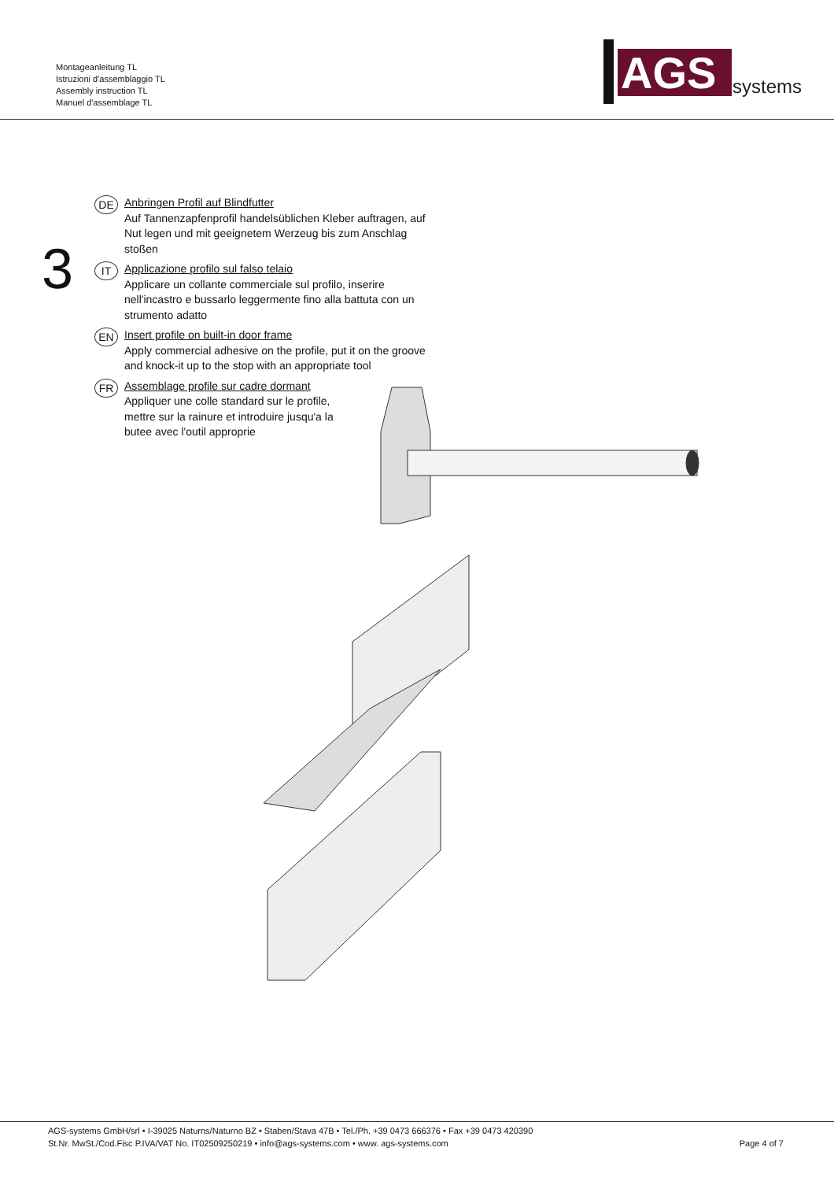Montageanleitung TL
Istruzioni d'assemblaggio TL
Assembly instruction TL
Manuel d'assemblage TL
AGS
systems
3
DE
Anbringen Profil auf Blindfutter
Auf Tannenzapfenprofil handelsüblichen Kleber auftragen, auf Nut legen und mit geeignetem Werzeug bis zum Anschlag stoßen
IT
Applicazione profilo sul falso telaio
Applicare un collante commerciale sul profilo, inserire nell'incastro e bussarlo leggermente fino alla battuta con un strumento adatto
EN
Insert profile on built-in door frame
Apply commercial adhesive on the profile, put it on the groove and knock-it up to the stop with an appropriate tool
FR
Assemblage profile sur cadre dormant
Appliquer une colle standard sur le profile,
mettre sur la rainure et introduire jusqu'a la
butee avec l'outil approprie
AGS-systems GmbH/srl • I-39025 Naturns/Naturno BZ • Staben/Stava 47B • Tel./Ph. +39 0473 666376 • Fax +39 0473 420390
St.Nr. MwSt./Cod.Fisc P.IVA/VAT No. IT02509250219 • info@ags-systems.com • www. ags-systems.com
Page 4 of 7